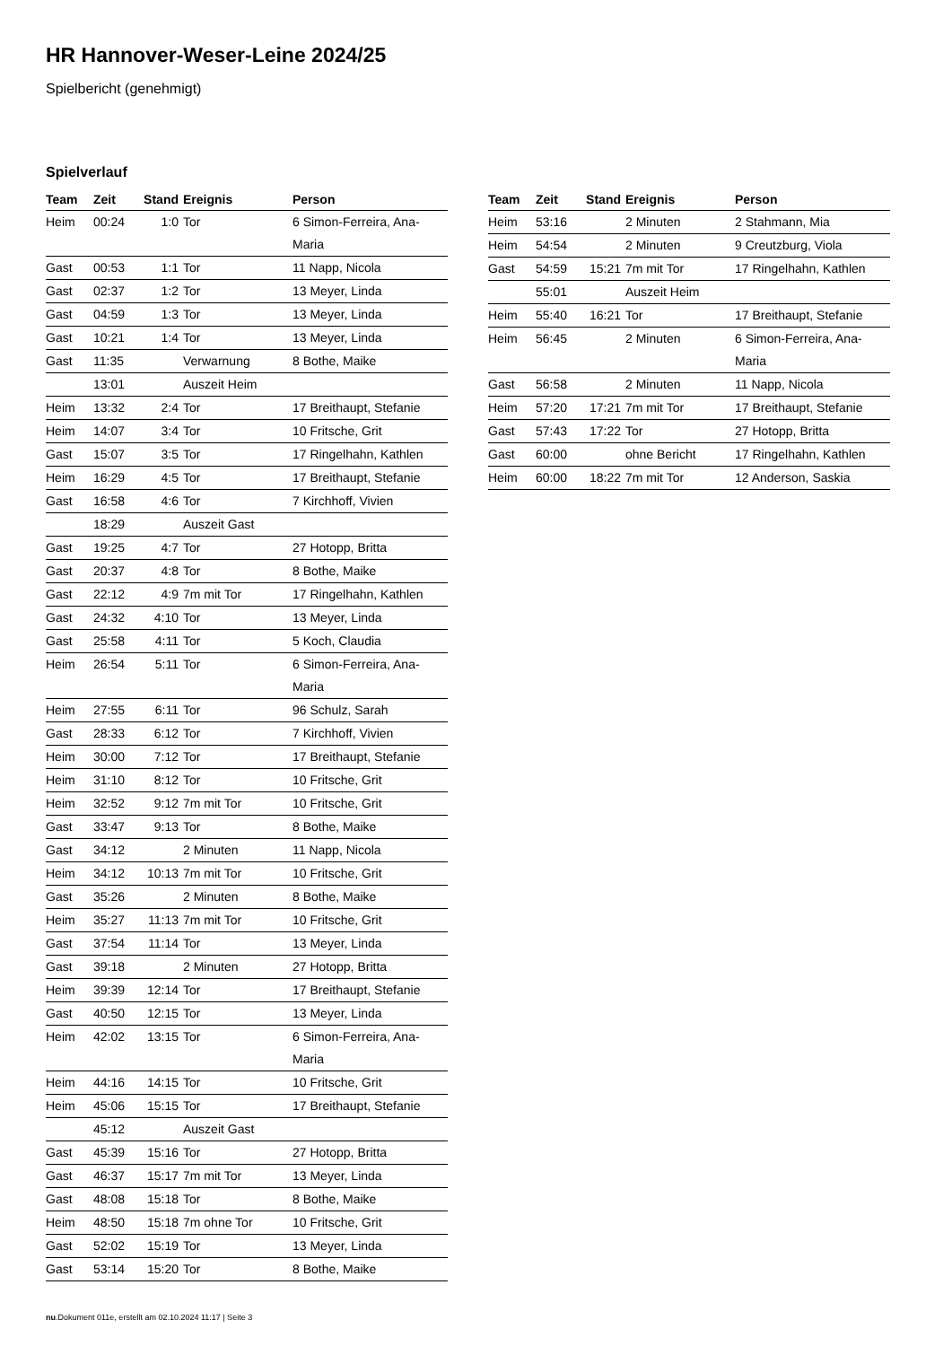HR Hannover-Weser-Leine 2024/25
Spielbericht (genehmigt)
Spielverlauf
| Team | Zeit | Stand | Ereignis | Person |
| --- | --- | --- | --- | --- |
| Heim | 00:24 | 1:0 | Tor | 6 Simon-Ferreira, Ana- Maria |
| Gast | 00:53 | 1:1 | Tor | 11 Napp, Nicola |
| Gast | 02:37 | 1:2 | Tor | 13 Meyer, Linda |
| Gast | 04:59 | 1:3 | Tor | 13 Meyer, Linda |
| Gast | 10:21 | 1:4 | Tor | 13 Meyer, Linda |
| Gast | 11:35 | | Verwarnung | 8 Bothe, Maike |
| | 13:01 | | Auszeit Heim | |
| Heim | 13:32 | 2:4 | Tor | 17 Breithaupt, Stefanie |
| Heim | 14:07 | 3:4 | Tor | 10 Fritsche, Grit |
| Gast | 15:07 | 3:5 | Tor | 17 Ringelhahn, Kathlen |
| Heim | 16:29 | 4:5 | Tor | 17 Breithaupt, Stefanie |
| Gast | 16:58 | 4:6 | Tor | 7 Kirchhoff, Vivien |
| | 18:29 | | Auszeit Gast | |
| Gast | 19:25 | 4:7 | Tor | 27 Hotopp, Britta |
| Gast | 20:37 | 4:8 | Tor | 8 Bothe, Maike |
| Gast | 22:12 | 4:9 | 7m mit Tor | 17 Ringelhahn, Kathlen |
| Gast | 24:32 | 4:10 | Tor | 13 Meyer, Linda |
| Gast | 25:58 | 4:11 | Tor | 5 Koch, Claudia |
| Heim | 26:54 | 5:11 | Tor | 6 Simon-Ferreira, Ana- Maria |
| Heim | 27:55 | 6:11 | Tor | 96 Schulz, Sarah |
| Gast | 28:33 | 6:12 | Tor | 7 Kirchhoff, Vivien |
| Heim | 30:00 | 7:12 | Tor | 17 Breithaupt, Stefanie |
| Heim | 31:10 | 8:12 | Tor | 10 Fritsche, Grit |
| Heim | 32:52 | 9:12 | 7m mit Tor | 10 Fritsche, Grit |
| Gast | 33:47 | 9:13 | Tor | 8 Bothe, Maike |
| Gast | 34:12 | | 2 Minuten | 11 Napp, Nicola |
| Heim | 34:12 | 10:13 | 7m mit Tor | 10 Fritsche, Grit |
| Gast | 35:26 | | 2 Minuten | 8 Bothe, Maike |
| Heim | 35:27 | 11:13 | 7m mit Tor | 10 Fritsche, Grit |
| Gast | 37:54 | 11:14 | Tor | 13 Meyer, Linda |
| Gast | 39:18 | | 2 Minuten | 27 Hotopp, Britta |
| Heim | 39:39 | 12:14 | Tor | 17 Breithaupt, Stefanie |
| Gast | 40:50 | 12:15 | Tor | 13 Meyer, Linda |
| Heim | 42:02 | 13:15 | Tor | 6 Simon-Ferreira, Ana- Maria |
| Heim | 44:16 | 14:15 | Tor | 10 Fritsche, Grit |
| Heim | 45:06 | 15:15 | Tor | 17 Breithaupt, Stefanie |
| | 45:12 | | Auszeit Gast | |
| Gast | 45:39 | 15:16 | Tor | 27 Hotopp, Britta |
| Gast | 46:37 | 15:17 | 7m mit Tor | 13 Meyer, Linda |
| Gast | 48:08 | 15:18 | Tor | 8 Bothe, Maike |
| Heim | 48:50 | 15:18 | 7m ohne Tor | 10 Fritsche, Grit |
| Gast | 52:02 | 15:19 | Tor | 13 Meyer, Linda |
| Gast | 53:14 | 15:20 | Tor | 8 Bothe, Maike |
| Team | Zeit | Stand | Ereignis | Person |
| --- | --- | --- | --- | --- |
| Heim | 53:16 | | 2 Minuten | 2 Stahmann, Mia |
| Heim | 54:54 | | 2 Minuten | 9 Creutzburg, Viola |
| Gast | 54:59 | 15:21 | 7m mit Tor | 17 Ringelhahn, Kathlen |
| | 55:01 | | Auszeit Heim | |
| Heim | 55:40 | 16:21 | Tor | 17 Breithaupt, Stefanie |
| Heim | 56:45 | | 2 Minuten | 6 Simon-Ferreira, Ana- Maria |
| Gast | 56:58 | | 2 Minuten | 11 Napp, Nicola |
| Heim | 57:20 | 17:21 | 7m mit Tor | 17 Breithaupt, Stefanie |
| Gast | 57:43 | 17:22 | Tor | 27 Hotopp, Britta |
| Gast | 60:00 | | ohne Bericht | 17 Ringelhahn, Kathlen |
| Heim | 60:00 | 18:22 | 7m mit Tor | 12 Anderson, Saskia |
nu.Dokument 011e, erstellt am 02.10.2024 11:17 | Seite 3